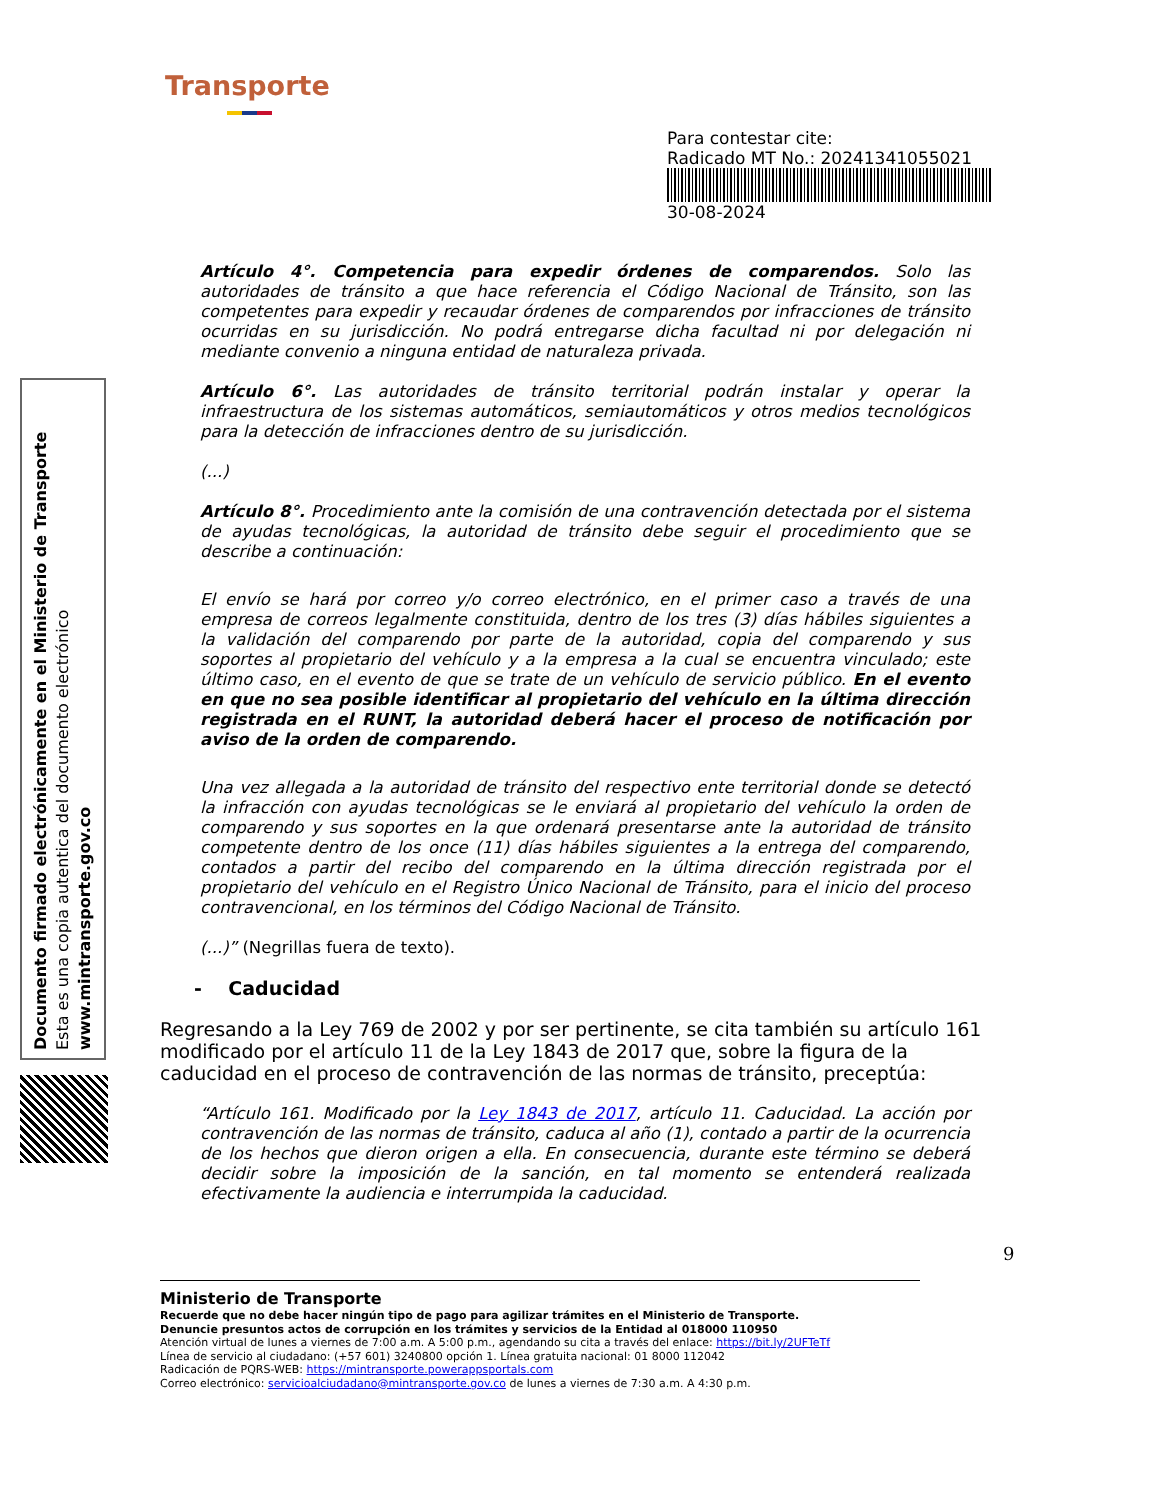Transporte
Para contestar cite:
Radicado MT No.: 20241341055021
30-08-2024
Documento firmado electrónicamente en el Ministerio de Transporte
Esta es una copia autentica del documento electrónico
www.mintransporte.gov.co
Artículo 4°. Competencia para expedir órdenes de comparendos. Solo las autoridades de tránsito a que hace referencia el Código Nacional de Tránsito, son las competentes para expedir y recaudar órdenes de comparendos por infracciones de tránsito ocurridas en su jurisdicción. No podrá entregarse dicha facultad ni por delegación ni mediante convenio a ninguna entidad de naturaleza privada.
Artículo 6°. Las autoridades de tránsito territorial podrán instalar y operar la infraestructura de los sistemas automáticos, semiautomáticos y otros medios tecnológicos para la detección de infracciones dentro de su jurisdicción.
(...)
Artículo 8°. Procedimiento ante la comisión de una contravención detectada por el sistema de ayudas tecnológicas, la autoridad de tránsito debe seguir el procedimiento que se describe a continuación:
El envío se hará por correo y/o correo electrónico, en el primer caso a través de una empresa de correos legalmente constituida, dentro de los tres (3) días hábiles siguientes a la validación del comparendo por parte de la autoridad, copia del comparendo y sus soportes al propietario del vehículo y a la empresa a la cual se encuentra vinculado; este último caso, en el evento de que se trate de un vehículo de servicio público. En el evento en que no sea posible identificar al propietario del vehículo en la última dirección registrada en el RUNT, la autoridad deberá hacer el proceso de notificación por aviso de la orden de comparendo.
Una vez allegada a la autoridad de tránsito del respectivo ente territorial donde se detectó la infracción con ayudas tecnológicas se le enviará al propietario del vehículo la orden de comparendo y sus soportes en la que ordenará presentarse ante la autoridad de tránsito competente dentro de los once (11) días hábiles siguientes a la entrega del comparendo, contados a partir del recibo del comparendo en la última dirección registrada por el propietario del vehículo en el Registro Único Nacional de Tránsito, para el inicio del proceso contravencional, en los términos del Código Nacional de Tránsito.
(...)” (Negrillas fuera de texto).
- Caducidad
Regresando a la Ley 769 de 2002 y por ser pertinente, se cita también su artículo 161 modificado por el artículo 11 de la Ley 1843 de 2017 que, sobre la figura de la caducidad en el proceso de contravención de las normas de tránsito, preceptúa:
“Artículo 161. Modificado por la Ley 1843 de 2017, artículo 11. Caducidad. La acción por contravención de las normas de tránsito, caduca al año (1), contado a partir de la ocurrencia de los hechos que dieron origen a ella. En consecuencia, durante este término se deberá decidir sobre la imposición de la sanción, en tal momento se entenderá realizada efectivamente la audiencia e interrumpida la caducidad.
9
Ministerio de Transporte
Recuerde que no debe hacer ningún tipo de pago para agilizar trámites en el Ministerio de Transporte.
Denuncie presuntos actos de corrupción en los trámites y servicios de la Entidad al 018000 110950
Atención virtual de lunes a viernes de 7:00 a.m. A 5:00 p.m., agendando su cita a través del enlace: https://bit.ly/2UFTeTf
Línea de servicio al ciudadano: (+57 601) 3240800 opción 1. Línea gratuita nacional: 01 8000 112042
Radicación de PQRS-WEB: https://mintransporte.powerappsportals.com
Correo electrónico: servicioalciudadano@mintransporte.gov.co de lunes a viernes de 7:30 a.m. A 4:30 p.m.